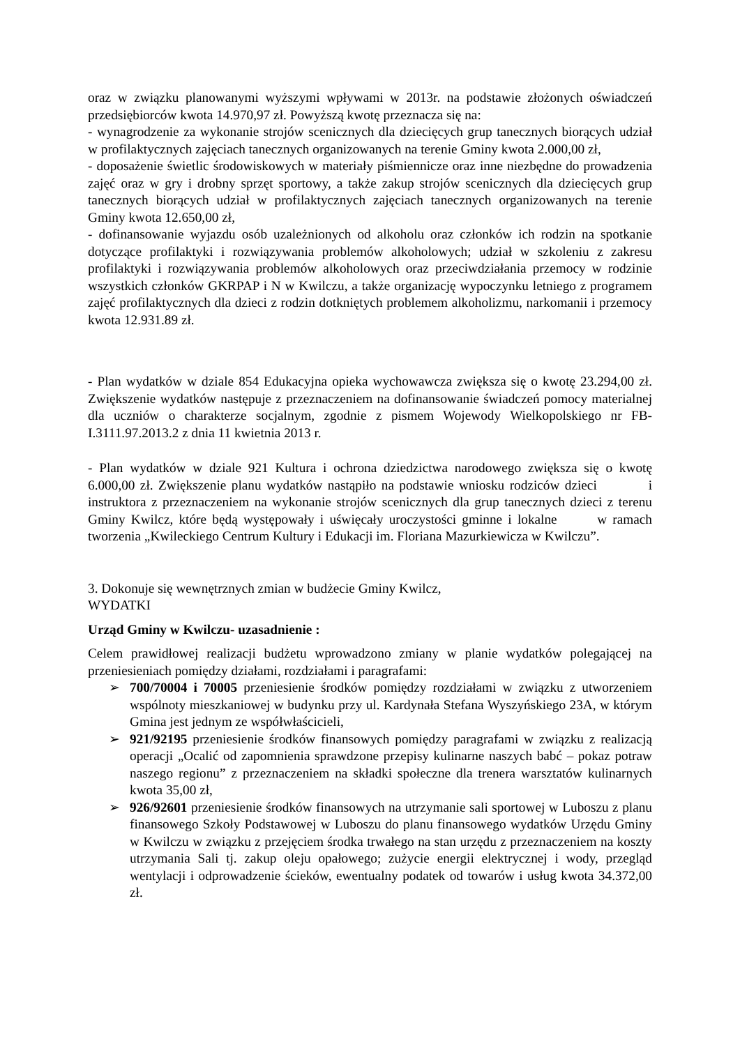oraz w związku planowanymi wyższymi wpływami w 2013r. na podstawie złożonych oświadczeń przedsiębiorców kwota 14.970,97 zł. Powyższą kwotę przeznacza się na:
- wynagrodzenie za wykonanie strojów scenicznych dla dziecięcych grup tanecznych biorących udział w profilaktycznych zajęciach tanecznych organizowanych na terenie Gminy kwota 2.000,00 zł,
- doposażenie świetlic środowiskowych w materiały piśmiennicze oraz inne niezbędne do prowadzenia zajęć oraz w gry i drobny sprzęt sportowy, a także zakup strojów scenicznych dla dziecięcych grup tanecznych biorących udział w profilaktycznych zajęciach tanecznych organizowanych na terenie Gminy kwota 12.650,00 zł,
- dofinansowanie wyjazdu osób uzależnionych od alkoholu oraz członków ich rodzin na spotkanie dotyczące profilaktyki i rozwiązywania problemów alkoholowych; udział w szkoleniu z zakresu profilaktyki i rozwiązywania problemów alkoholowych oraz przeciwdziałania przemocy w rodzinie wszystkich członków GKRPAP i N w Kwilczu, a także organizację wypoczynku letniego z programem zajęć profilaktycznych dla dzieci z rodzin dotkniętych problemem alkoholizmu, narkomanii i przemocy kwota 12.931.89 zł.
- Plan wydatków w dziale 854 Edukacyjna opieka wychowawcza zwiększa się o kwotę 23.294,00 zł. Zwiększenie wydatków następuje z przeznaczeniem na dofinansowanie świadczeń pomocy materialnej dla uczniów o charakterze socjalnym, zgodnie z pismem Wojewody Wielkopolskiego nr FB-I.3111.97.2013.2 z dnia 11 kwietnia 2013 r.
- Plan wydatków w dziale 921 Kultura i ochrona dziedzictwa narodowego zwiększa się o kwotę 6.000,00 zł. Zwiększenie planu wydatków nastąpiło na podstawie wniosku rodziców dzieci i instruktora z przeznaczeniem na wykonanie strojów scenicznych dla grup tanecznych dzieci z terenu Gminy Kwilcz, które będą występowały i uświęcały uroczystości gminne i lokalne w ramach tworzenia „Kwileckiego Centrum Kultury i Edukacji im. Floriana Mazurkiewicza w Kwilczu”.
3. Dokonuje się wewnętrznych zmian w budżecie Gminy Kwilcz,
WYDATKI
Urząd Gminy w Kwilczu- uzasadnienie :
Celem prawidłowej realizacji budżetu wprowadzono zmiany w planie wydatków polegającej na przeniesieniach pomiędzy działami, rozdziałami i paragrafami:
➢ 700/70004 i 70005 przeniesienie środków pomiędzy rozdziałami w związku z utworzeniem wspólnoty mieszkaniowej w budynku przy ul. Kardynała Stefana Wyszyńskiego 23A, w którym Gmina jest jednym ze współwłaścicieli,
➢ 921/92195 przeniesienie środków finansowych pomiędzy paragrafami w związku z realizacją operacji „Ocalić od zapomnienia sprawdzone przepisy kulinarne naszych babć – pokaz potraw naszego regionu” z przeznaczeniem na składki społeczne dla trenera warsztatów kulinarnych kwota 35,00 zł,
➢ 926/92601 przeniesienie środków finansowych na utrzymanie sali sportowej w Luboszu z planu finansowego Szkoły Podstawowej w Luboszu do planu finansowego wydatków Urzędu Gminy w Kwilczu w związku z przejęciem środka trwałego na stan urzędu z przeznaczeniem na koszty utrzymania Sali tj. zakup oleju opałowego; zużycie energii elektrycznej i wody, przegląd wentylacji i odprowadzenie ścieków, ewentualny podatek od towarów i usług kwota 34.372,00 zł.